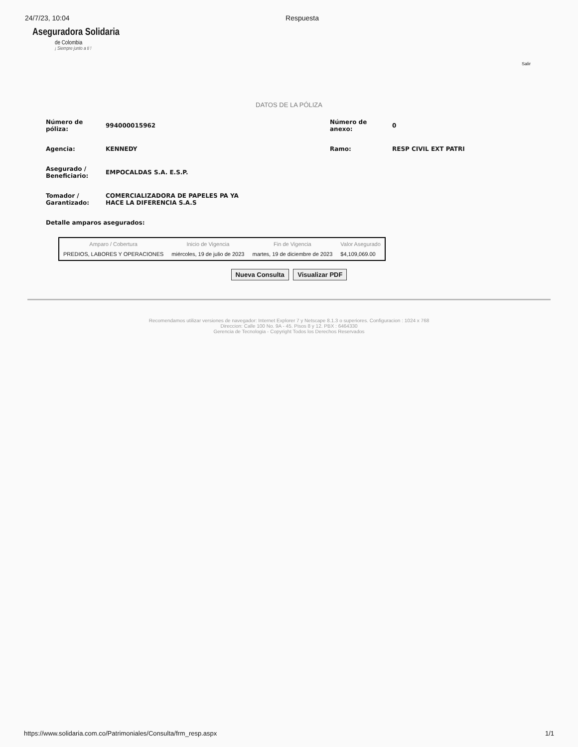24/7/23, 10:04 Respuesta
Aseguradora Solidaria
de Colombia
¡ Siempre junto a ti !
Salir
DATOS DE LA PÓLIZA
Número de
póliza:
994000015962
Número de
anexo:
0
Agencia: KENNEDY Ramo: RESP CIVIL EXT PATRI
Asegurado /
Beneficiario:
EMPOCALDAS S.A. E.S.P.
Tomador /
Garantizado:
COMERCIALIZADORA DE PAPELES PA YA
HACE LA DIFERENCIA S.A.S
Detalle amparos asegurados:
| Amparo / Cobertura | Inicio de Vigencia | Fin de Vigencia | Valor Asegurado |
| --- | --- | --- | --- |
| PREDIOS, LABORES Y OPERACIONES | miércoles, 19 de julio de 2023 | martes, 19 de diciembre de 2023 | $4,109,069.00 |
Nueva Consulta Visualizar PDF
Recomendamos utilizar versiones de navegador: Internet Explorer 7 y Netscape 8.1.3 o superiores. Configuracion : 1024 x 768
Direccion: Calle 100 No. 9A - 45. Pisos 8 y 12. PBX : 6464330
Gerencia de Tecnologia - Copyright Todos los Derechos Reservados
https://www.solidaria.com.co/Patrimoniales/Consulta/frm_resp.aspx 1/1